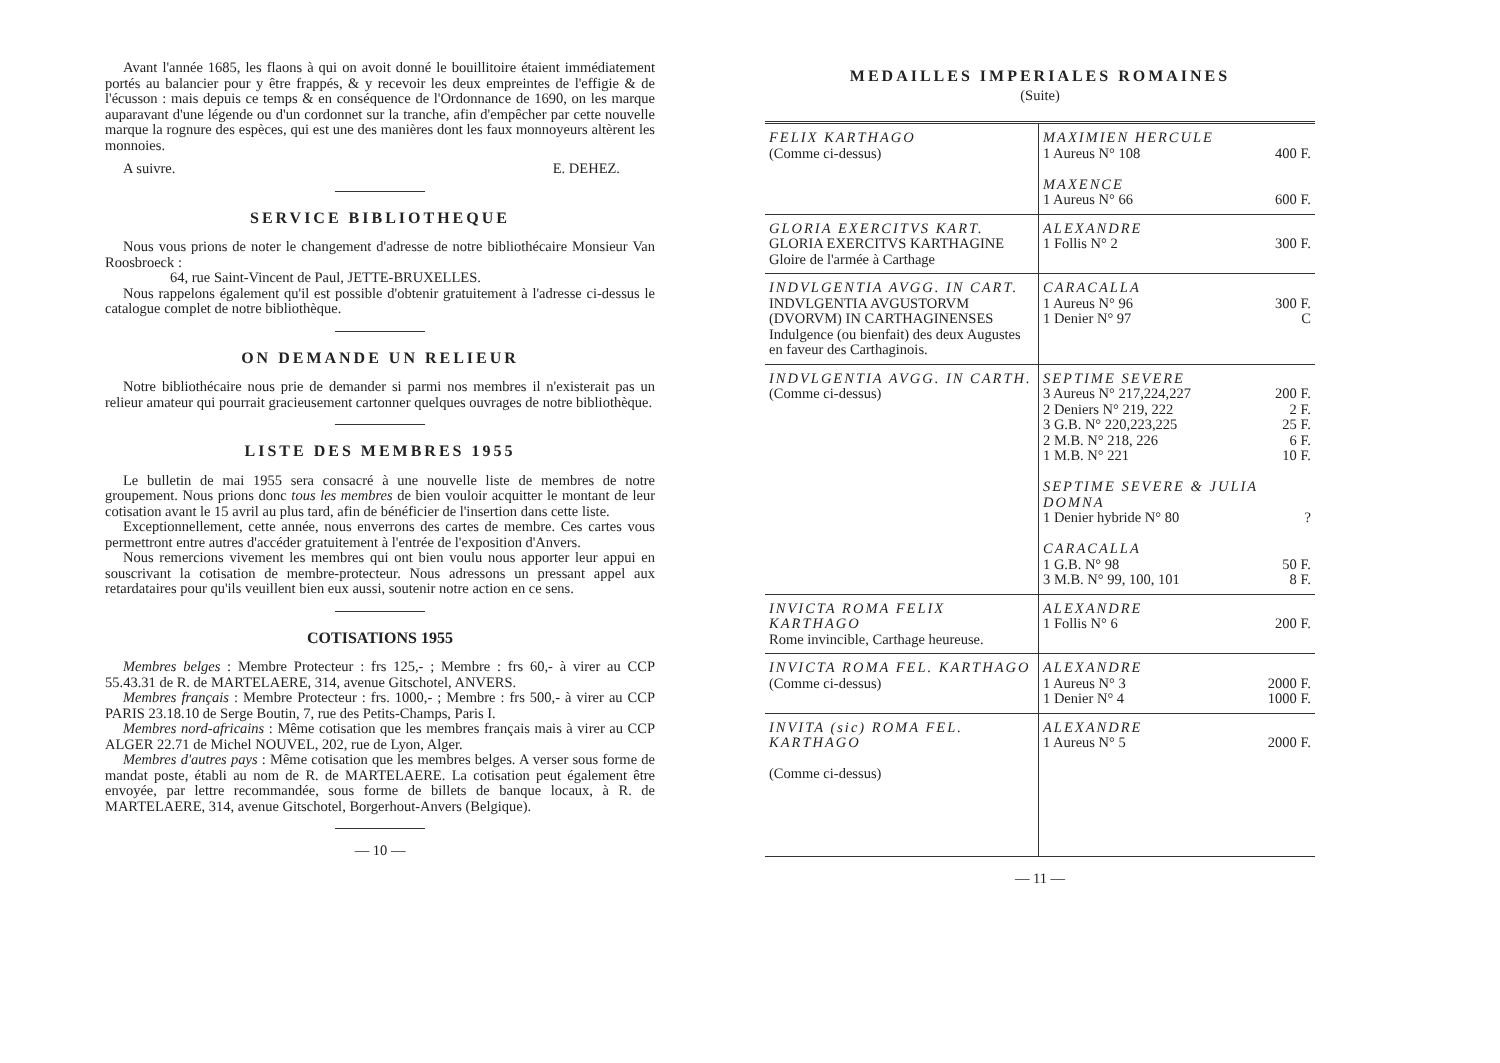Avant l'année 1685, les flaons à qui on avoit donné le bouillitoire étaient immédiatement portés au balancier pour y être frappés, & y recevoir les deux empreintes de l'effigie & de l'écusson : mais depuis ce temps & en conséquence de l'Ordonnance de 1690, on les marque auparavant d'une légende ou d'un cordonnet sur la tranche, afin d'empêcher par cette nouvelle marque la rognure des espèces, qui est une des manières dont les faux monnoyeurs altèrent les monnoies.
A suivre. E. DEHEZ.
SERVICE BIBLIOTHEQUE
Nous vous prions de noter le changement d'adresse de notre bibliothécaire Monsieur Van Roosbroeck :
64, rue Saint-Vincent de Paul, JETTE-BRUXELLES.
Nous rappelons également qu'il est possible d'obtenir gratuitement à l'adresse ci-dessus le catalogue complet de notre bibliothèque.
ON DEMANDE UN RELIEUR
Notre bibliothécaire nous prie de demander si parmi nos membres il n'existerait pas un relieur amateur qui pourrait gracieusement cartonner quelques ouvrages de notre bibliothèque.
LISTE DES MEMBRES 1955
Le bulletin de mai 1955 sera consacré à une nouvelle liste de membres de notre groupement. Nous prions donc tous les membres de bien vouloir acquitter le montant de leur cotisation avant le 15 avril au plus tard, afin de bénéficier de l'insertion dans cette liste.
Exceptionnellement, cette année, nous enverrons des cartes de membre. Ces cartes vous permettront entre autres d'accéder gratuitement à l'entrée de l'exposition d'Anvers.
Nous remercions vivement les membres qui ont bien voulu nous apporter leur appui en souscrivant la cotisation de membre-protecteur. Nous adressons un pressant appel aux retardataires pour qu'ils veuillent bien eux aussi, soutenir notre action en ce sens.
COTISATIONS 1955
Membres belges : Membre Protecteur : frs 125,- ; Membre : frs 60,- à virer au CCP 55.43.31 de R. de MARTELAERE, 314, avenue Gitschotel, ANVERS.
Membres français : Membre Protecteur : frs. 1000,- ; Membre : frs 500,- à virer au CCP PARIS 23.18.10 de Serge Boutin, 7, rue des Petits-Champs, Paris I.
Membres nord-africains : Même cotisation que les membres français mais à virer au CCP ALGER 22.71 de Michel NOUVEL, 202, rue de Lyon, Alger.
Membres d'autres pays : Même cotisation que les membres belges. A verser sous forme de mandat poste, établi au nom de R. de MARTELAERE. La cotisation peut également être envoyée, par lettre recommandée, sous forme de billets de banque locaux, à R. de MARTELAERE, 314, avenue Gitschotel, Borgerhout-Anvers (Belgique).
— 10 —
MEDAILLES IMPERIALES ROMAINES
(Suite)
| FELIX KARTHAGO (Comme ci-dessus) | MAXIMIEN HERCULE 1 Aureus N° 108 400 F. MAXENCE 1 Aureus N° 66 600 F. |
| GLORIA EXERCITVS KART. GLORIA EXERCITVS KARTHAGINE Gloire de l'armée à Carthage | ALEXANDRE 1 Follis N° 2 300 F. |
| INDVLGENTIA AVGG. IN CART. INDVLGENTIA AVGUSTORVM (DVORVM) IN CARTHAGINENSES Indulgence (ou bienfait) des deux Augustes en faveur des Carthaginois. | CARACALLA 1 Aureus N° 96 300 F. 1 Denier N° 97 C |
| INDVLGENTIA AVGG. IN CARTH. (Comme ci-dessus) | SEPTIME SEVERE 3 Aureus N° 217,224,227 200 F. 2 Deniers N° 219, 222 2 F. 3 G.B. N° 220,223,225 25 F. 2 M.B. N° 218, 226 6 F. 1 M.B. N° 221 10 F. SEPTIME SEVERE & JULIA DOMNA 1 Denier hybride N° 80 ? CARACALLA 1 G.B. N° 98 50 F. 3 M.B. N° 99, 100, 101 8 F. |
| INVICTA ROMA FELIX KARTHAGO Rome invincible, Carthage heureuse. | ALEXANDRE 1 Follis N° 6 200 F. |
| INVICTA ROMA FEL. KARTHAGO (Comme ci-dessus) | ALEXANDRE 1 Aureus N° 3 2000 F. 1 Denier N° 4 1000 F. |
| INVITA (sic) ROMA FEL. KARTHAGO (Comme ci-dessus) | ALEXANDRE 1 Aureus N° 5 2000 F. |
— 11 —